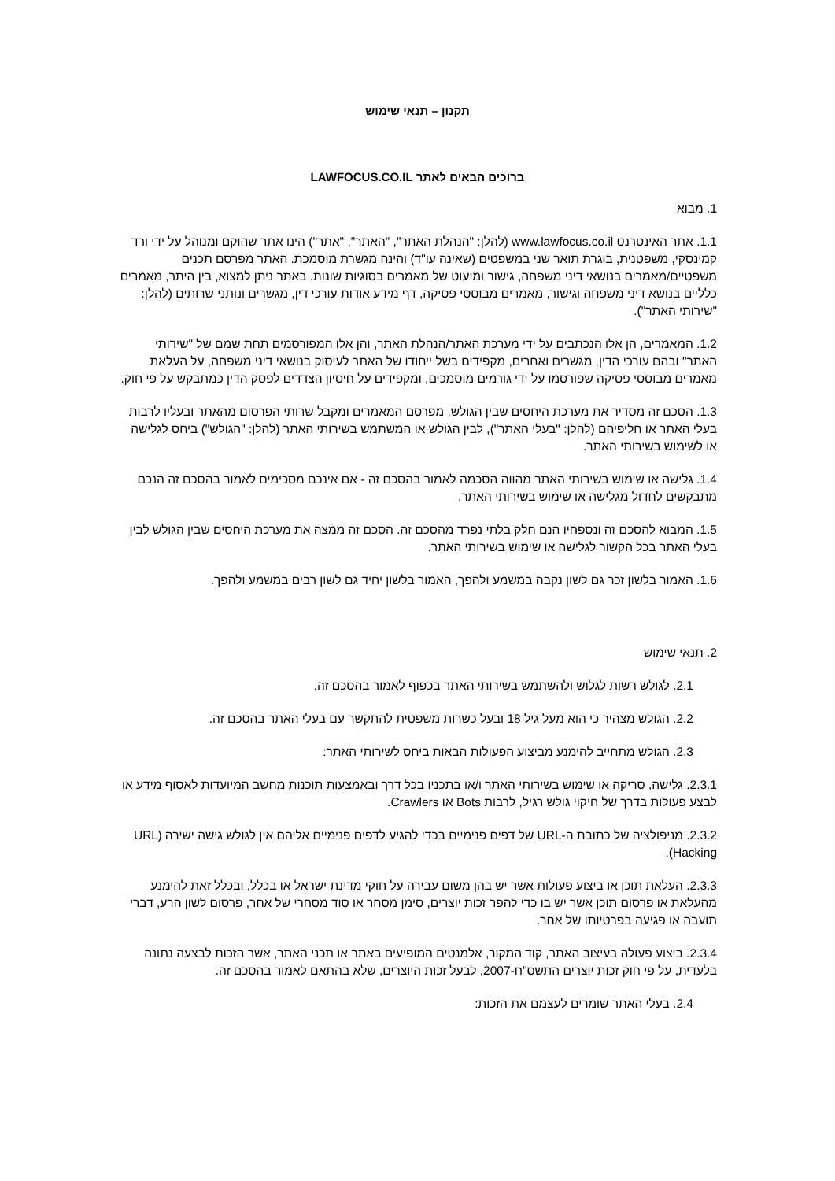תקנון – תנאי שימוש
ברוכים הבאים לאתר LAWFOCUS.CO.IL
1. מבוא
1.1. אתר האינטרנט www.lawfocus.co.il (להלן: "הנהלת האתר", "האתר", "אתר") הינו אתר שהוקם ומנוהל על ידי ורד קמינסקי, משפטנית, בוגרת תואר שני במשפטים (שאינה עו"ד) והינה מגשרת מוסמכת. האתר מפרסם תכנים משפטיים/מאמרים בנושאי דיני משפחה, גישור ומיעוט של מאמרים בסוגיות שונות. באתר ניתן למצוא, בין היתר, מאמרים כלליים בנושא דיני משפחה וגישור, מאמרים מבוססי פסיקה, דף מידע אודות עורכי דין, מגשרים ונותני שרותים (להלן: "שירותי האתר").
1.2. המאמרים, הן אלו הנכתבים על ידי מערכת האתר/הנהלת האתר, והן אלו המפורסמים תחת שמם של "שירותי האתר" ובהם עורכי הדין, מגשרים ואחרים, מקפידים בשל ייחודו של האתר לעיסוק בנושאי דיני משפחה, על העלאת מאמרים מבוססי פסיקה שפורסמו על ידי גורמים מוסמכים, ומקפידים על חיסיון הצדדים לפסק הדין כמתבקש על פי חוק.
1.3. הסכם זה מסדיר את מערכת היחסים שבין הגולש, מפרסם המאמרים ומקבל שרותי הפרסום מהאתר ובעליו לרבות בעלי האתר או חליפיהם (להלן: "בעלי האתר"), לבין הגולש או המשתמש בשירותי האתר (להלן: "הגולש") ביחס לגלישה או לשימוש בשירותי האתר.
1.4. גלישה או שימוש בשירותי האתר מהווה הסכמה לאמור בהסכם זה - אם אינכם מסכימים לאמור בהסכם זה הנכם מתבקשים לחדול מגלישה או שימוש בשירותי האתר.
1.5. המבוא להסכם זה ונספחיו הנם חלק בלתי נפרד מהסכם זה. הסכם זה ממצה את מערכת היחסים שבין הגולש לבין בעלי האתר בכל הקשור לגלישה או שימוש בשירותי האתר.
1.6. האמור בלשון זכר גם לשון נקבה במשמע ולהפך, האמור בלשון יחיד גם לשון רבים במשמע ולהפך.
2. תנאי שימוש
2.1. לגולש רשות לגלוש ולהשתמש בשירותי האתר בכפוף לאמור בהסכם זה.
2.2. הגולש מצהיר כי הוא מעל גיל 18 ובעל כשרות משפטית להתקשר עם בעלי האתר בהסכם זה.
2.3. הגולש מתחייב להימנע מביצוע הפעולות הבאות ביחס לשירותי האתר:
2.3.1. גלישה, סריקה או שימוש בשירותי האתר ו/או בתכניו בכל דרך ובאמצעות תוכנות מחשב המיועדות לאסוף מידע או לבצע פעולות בדרך של חיקוי גולש רגיל, לרבות Bots או Crawlers.
2.3.2. מניפולציה של כתובת ה-URL של דפים פנימיים בכדי להגיע לדפים פנימיים אליהם אין לגולש גישה ישירה (URL Hacking).
2.3.3. העלאת תוכן או ביצוע פעולות אשר יש בהן משום עבירה על חוקי מדינת ישראל או בכלל, ובכלל זאת להימנע מהעלאת או פרסום תוכן אשר יש בו כדי להפר זכות יוצרים, סימן מסחר או סוד מסחרי של אחר, פרסום לשון הרע, דברי תועבה או פגיעה בפרטיותו של אחר.
2.3.4. ביצוע פעולה בעיצוב האתר, קוד המקור, אלמנטים המופיעים באתר או תכני האתר, אשר הזכות לבצעה נתונה בלעדית, על פי חוק זכות יוצרים התשס"ח-2007, לבעל זכות היוצרים, שלא בהתאם לאמור בהסכם זה.
2.4. בעלי האתר שומרים לעצמם את הזכות: